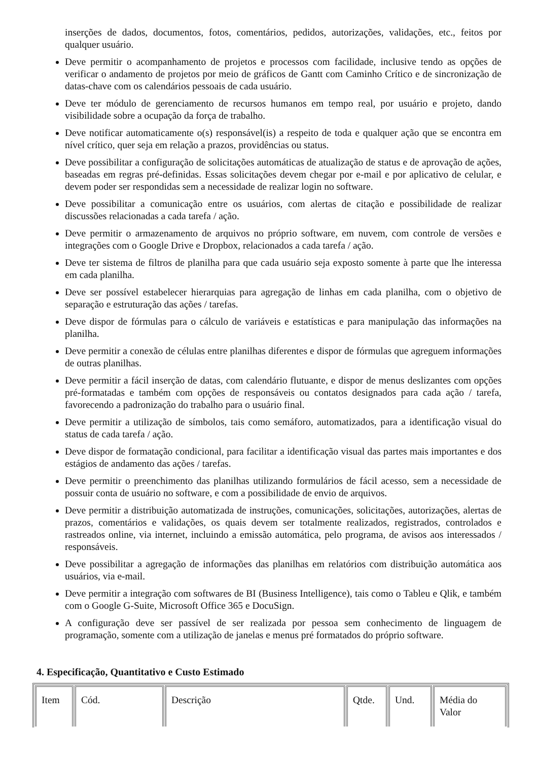inserções de dados, documentos, fotos, comentários, pedidos, autorizações, validações, etc., feitos por qualquer usuário.
Deve permitir o acompanhamento de projetos e processos com facilidade, inclusive tendo as opções de verificar o andamento de projetos por meio de gráficos de Gantt com Caminho Crítico e de sincronização de datas-chave com os calendários pessoais de cada usuário.
Deve ter módulo de gerenciamento de recursos humanos em tempo real, por usuário e projeto, dando visibilidade sobre a ocupação da força de trabalho.
Deve notificar automaticamente o(s) responsável(is) a respeito de toda e qualquer ação que se encontra em nível crítico, quer seja em relação a prazos, providências ou status.
Deve possibilitar a configuração de solicitações automáticas de atualização de status e de aprovação de ações, baseadas em regras pré-definidas. Essas solicitações devem chegar por e-mail e por aplicativo de celular, e devem poder ser respondidas sem a necessidade de realizar login no software.
Deve possibilitar a comunicação entre os usuários, com alertas de citação e possibilidade de realizar discussões relacionadas a cada tarefa / ação.
Deve permitir o armazenamento de arquivos no próprio software, em nuvem, com controle de versões e integrações com o Google Drive e Dropbox, relacionados a cada tarefa / ação.
Deve ter sistema de filtros de planilha para que cada usuário seja exposto somente à parte que lhe interessa em cada planilha.
Deve ser possível estabelecer hierarquias para agregação de linhas em cada planilha, com o objetivo de separação e estruturação das ações / tarefas.
Deve dispor de fórmulas para o cálculo de variáveis e estatísticas e para manipulação das informações na planilha.
Deve permitir a conexão de células entre planilhas diferentes e dispor de fórmulas que agreguem informações de outras planilhas.
Deve permitir a fácil inserção de datas, com calendário flutuante, e dispor de menus deslizantes com opções pré-formatadas e também com opções de responsáveis ou contatos designados para cada ação / tarefa, favorecendo a padronização do trabalho para o usuário final.
Deve permitir a utilização de símbolos, tais como semáforo, automatizados, para a identificação visual do status de cada tarefa / ação.
Deve dispor de formatação condicional, para facilitar a identificação visual das partes mais importantes e dos estágios de andamento das ações / tarefas.
Deve permitir o preenchimento das planilhas utilizando formulários de fácil acesso, sem a necessidade de possuir conta de usuário no software, e com a possibilidade de envio de arquivos.
Deve permitir a distribuição automatizada de instruções, comunicações, solicitações, autorizações, alertas de prazos, comentários e validações, os quais devem ser totalmente realizados, registrados, controlados e rastreados online, via internet, incluindo a emissão automática, pelo programa, de avisos aos interessados / responsáveis.
Deve possibilitar a agregação de informações das planilhas em relatórios com distribuição automática aos usuários, via e-mail.
Deve permitir a integração com softwares de BI (Business Intelligence), tais como o Tableu e Qlik, e também com o Google G-Suite, Microsoft Office 365 e DocuSign.
A configuração deve ser passível de ser realizada por pessoa sem conhecimento de linguagem de programação, somente com a utilização de janelas e menus pré formatados do próprio software.
4. Especificação, Quantitativo e Custo Estimado
| Item | Cód. | Descrição | Qtde. | Und. | Média do Valor |